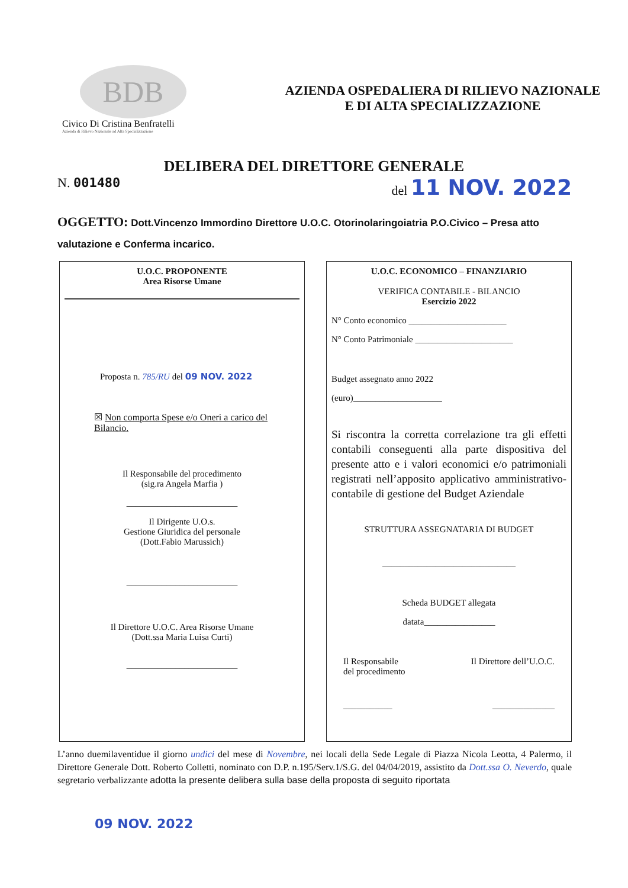BDB
Civico Di Cristina Benfratelli
Azienda di Rilievo Nazionale ad Alta Specializzazione
AZIENDA OSPEDALIERA DI RILIEVO NAZIONALE
E DI ALTA SPECIALIZZAZIONE
DELIBERA DEL DIRETTORE GENERALE
N. 001480 del 11 NOV. 2022
OGGETTO: Dott.Vincenzo Immordino Direttore U.O.C. Otorinolaringoiatria P.O.Civico – Presa atto valutazione e Conferma incarico.
U.O.C. PROPONENTE
Area Risorse Umane
Proposta n. 785/RU del 09 NOV. 2022
☒ Non comporta Spese e/o Oneri a carico del Bilancio.
Il Responsabile del procedimento
(sig.ra Angela Marfia )
_________________________
Il Dirigente U.O.s.
Gestione Giuridica del personale
(Dott.Fabio Marussich)
_________________________
Il Direttore U.O.C. Area Risorse Umane
(Dott.ssa Maria Luisa Curti)
_________________________
U.O.C. ECONOMICO – FINANZIARIO
VERIFICA CONTABILE - BILANCIO
Esercizio 2022
N° Conto economico ______________________
N° Conto Patrimoniale ______________________
Budget assegnato anno 2022
(euro)____________________
Si riscontra la corretta correlazione tra gli effetti contabili conseguenti alla parte dispositiva del presente atto e i valori economici e/o patrimoniali registrati nell’apposito applicativo amministrativo-contabile di gestione del Budget Aziendale
STRUTTURA ASSEGNATARIA DI BUDGET
______________________________
Scheda BUDGET allegata
datata________________
Il Responsabile
del procedimento
Il Direttore dell’U.O.C.
___________ ______________
L’anno duemilaventidue il giorno undici del mese di Novembre, nei locali della Sede Legale di Piazza Nicola Leotta, 4 Palermo, il Direttore Generale Dott. Roberto Colletti, nominato con D.P. n.195/Serv.1/S.G. del 04/04/2019, assistito da Dott.ssa O. Neverdo, quale segretario verbalizzante adotta la presente delibera sulla base della proposta di seguito riportata
09 NOV. 2022